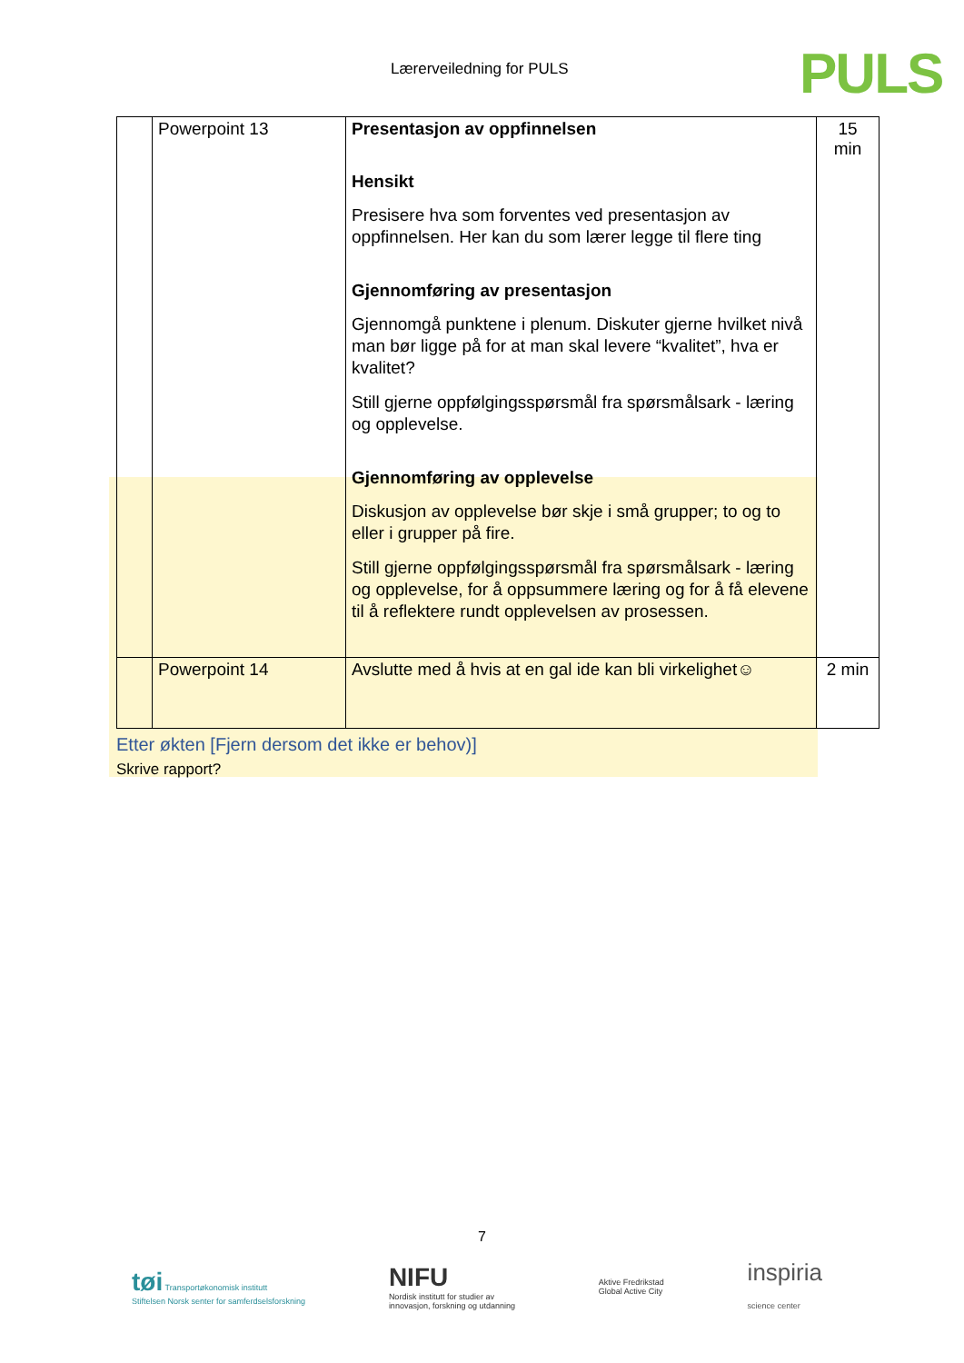Lærerveiledning for PULS PULS
| | Powerpoint 13 | Presentasjon av oppfinnelsen Hensikt Presisere hva som forventes ved presentasjon av oppfinnelsen. Her kan du som lærer legge til flere ting Gjennomføring av presentasjon Gjennomgå punktene i plenum. Diskuter gjerne hvilket nivå man bør ligge på for at man skal levere “kvalitet”, hva er kvalitet? Still gjerne oppfølgingsspørsmål fra spørsmålsark - læring og opplevelse. Gjennomføring av opplevelse Diskusjon av opplevelse bør skje i små grupper; to og to eller i grupper på fire. Still gjerne oppfølgingsspørsmål fra spørsmålsark - læring og opplevelse, for å oppsummere læring og for å få elevene til å reflektere rundt opplevelsen av prosessen. | 15 min |
| | Powerpoint 14 | Avslutte med å hvis at en gal ide kan bli virkelighet☺ | 2 min |
Etter økten [Fjern dersom det ikke er behov)]
Skrive rapport?
7
tøi Transportøkonomisk institutt
Stiftelsen Norsk senter for samferdselsforskning
NIFU
Nordisk institutt for studier av
innovasjon, forskning og utdanning
Aktive Fredrikstad
Global Active City
inspiria
science center